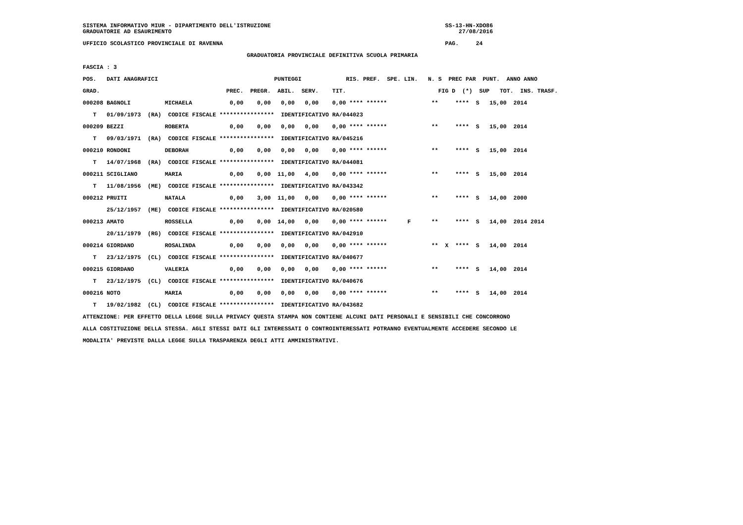SISTEMA INFORMATIVO MIUR - DIPARTIMENTO DELL'ISTRUZIONE                                                   SS-13-HN-XDO86
GRADUATORIE AD ESAURIMENTO                                                                                    27/08/2016

UFFICIO SCOLASTICO PROVINCIALE DI RAVENNA                                                                 PAG.     24

                                                GRADUATORIA PROVINCIALE DEFINITIVA SCUOLA PRIMARIA

FASCIA : 3

POS.   DATI ANAGRAFICI                                  PUNTEGGI             RIS. PREF.  SPE. LIN.   N. S  PREC PAR  PUNT.  ANNO ANNO

GRAD.                                     PREC.  PREGR.  ABIL.  SERV.    TIT.                           FIG D  (*)  SUP   TOT.  INS. TRASF.

000208 BAGNOLI          MICHAELA           0,00    0,00   0,00   0,00    0,00 **** ******             **     ****  S   15,00  2014

   T   01/09/1973  (RA)  CODICE FISCALE ****************  IDENTIFICATIVO RA/044023

000209 BEZZI            ROBERTA            0,00    0,00   0,00   0,00    0,00 **** ******             **     ****  S   15,00  2014

   T   09/03/1971  (RA)  CODICE FISCALE ****************  IDENTIFICATIVO RA/045216

000210 RONDONI          DEBORAH            0,00    0,00   0,00   0,00    0,00 **** ******             **     ****  S   15,00  2014

   T   14/07/1968  (RA)  CODICE FISCALE ****************  IDENTIFICATIVO RA/044081

000211 SCIGLIANO        MARIA              0,00    0,00  11,00   4,00    0,00 **** ******             **     ****  S   15,00  2014

   T   11/08/1956  (ME)  CODICE FISCALE ****************  IDENTIFICATIVO RA/043342

000212 PRUITI           NATALA             0,00    3,00  11,00   0,00    0,00 **** ******             **     ****  S   14,00  2000

       25/12/1957  (ME)  CODICE FISCALE ****************  IDENTIFICATIVO RA/020580

000213 AMATO            ROSSELLA           0,00    0,00  14,00   0,00    0,00 **** ******      F      **     ****  S   14,00  2014 2014

       20/11/1979  (RG)  CODICE FISCALE ****************  IDENTIFICATIVO RA/042910

000214 GIORDANO         ROSALINDA          0,00    0,00   0,00   0,00    0,00 **** ******             **  X  ****  S   14,00  2014

   T   23/12/1975  (CL)  CODICE FISCALE ****************  IDENTIFICATIVO RA/040677

000215 GIORDANO         VALERIA            0,00    0,00   0,00   0,00    0,00 **** ******             **     ****  S   14,00  2014

   T   23/12/1975  (CL)  CODICE FISCALE ****************  IDENTIFICATIVO RA/040676

000216 NOTO             MARIA              0,00    0,00   0,00   0,00    0,00 **** ******             **     ****  S   14,00  2014

   T   19/02/1982  (CL)  CODICE FISCALE ****************  IDENTIFICATIVO RA/043682

ATTENZIONE: PER EFFETTO DELLA LEGGE SULLA PRIVACY QUESTA STAMPA NON CONTIENE ALCUNI DATI PERSONALI E SENSIBILI CHE CONCORRONO

ALLA COSTITUZIONE DELLA STESSA. AGLI STESSI DATI GLI INTERESSATI O CONTROINTERESSATI POTRANNO EVENTUALMENTE ACCEDERE SECONDO LE

MODALITA' PREVISTE DALLA LEGGE SULLA TRASPARENZA DEGLI ATTI AMMINISTRATIVI.